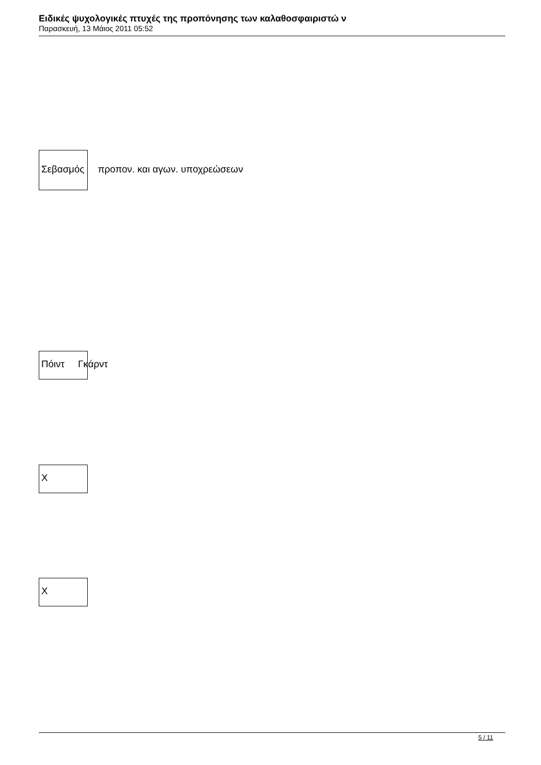Ειδικές ψυχολογικές πτυχές της προπόνησης των καλαθοσφαιριστώ ν
Παρασκευή, 13 Μάιος 2011 05:52
Σεβασμός προπον. και αγων. υποχρεώσεων
Πόιντ Γκάρντ
X
X
5 / 11